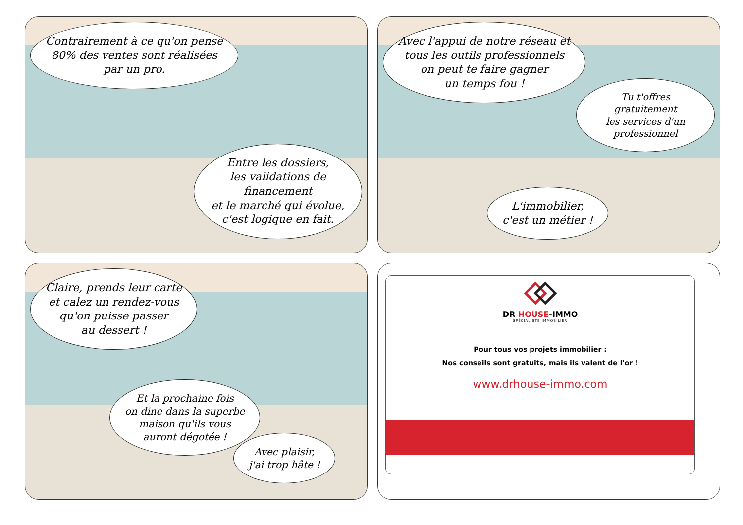Contrairement à ce qu'on pense
80% des ventes sont réalisées
par un pro.
Entre les dossiers,
les validations de financement
et le marché qui évolue,
c'est logique en fait.
Avec l'appui de notre réseau et
tous les outils professionnels
on peut te faire gagner
un temps fou !
Tu t'offres gratuitement
les services d'un
professionnel
L'immobilier,
c'est un métier !
Claire, prends leur carte
et calez un rendez-vous
qu'on puisse passer
au dessert !
Et la prochaine fois
on dine dans la superbe
maison qu'ils vous
auront dégotée !
Avec plaisir,
j'ai trop hâte !
DR HOUSE-IMMO
SPÉCIALISTE IMMOBILIER
Pour tous vos projets immobilier :
Nos conseils sont gratuits, mais ils valent de l'or !
www.drhouse-immo.com